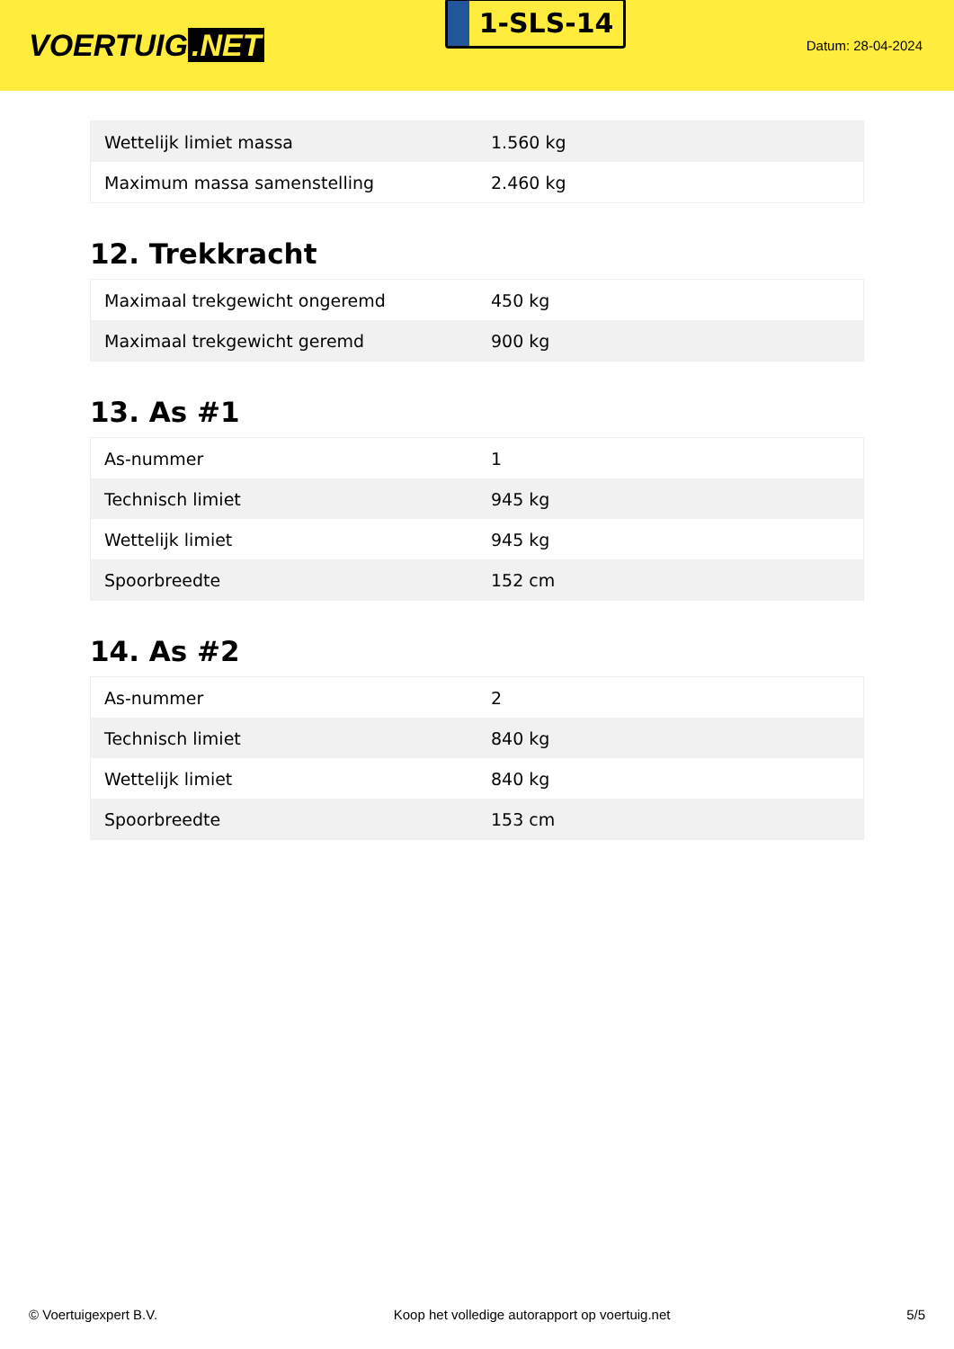VOERTUIG.NET
1-SLS-14
Datum: 28-04-2024
| Wettelijk limiet massa | 1.560 kg |
| Maximum massa samenstelling | 2.460 kg |
12. Trekkracht
| Maximaal trekgewicht ongeremd | 450 kg |
| Maximaal trekgewicht geremd | 900 kg |
13. As #1
| As-nummer | 1 |
| Technisch limiet | 945 kg |
| Wettelijk limiet | 945 kg |
| Spoorbreedte | 152 cm |
14. As #2
| As-nummer | 2 |
| Technisch limiet | 840 kg |
| Wettelijk limiet | 840 kg |
| Spoorbreedte | 153 cm |
© Voertuigexpert B.V. Koop het volledige autorapport op voertuig.net 5/5